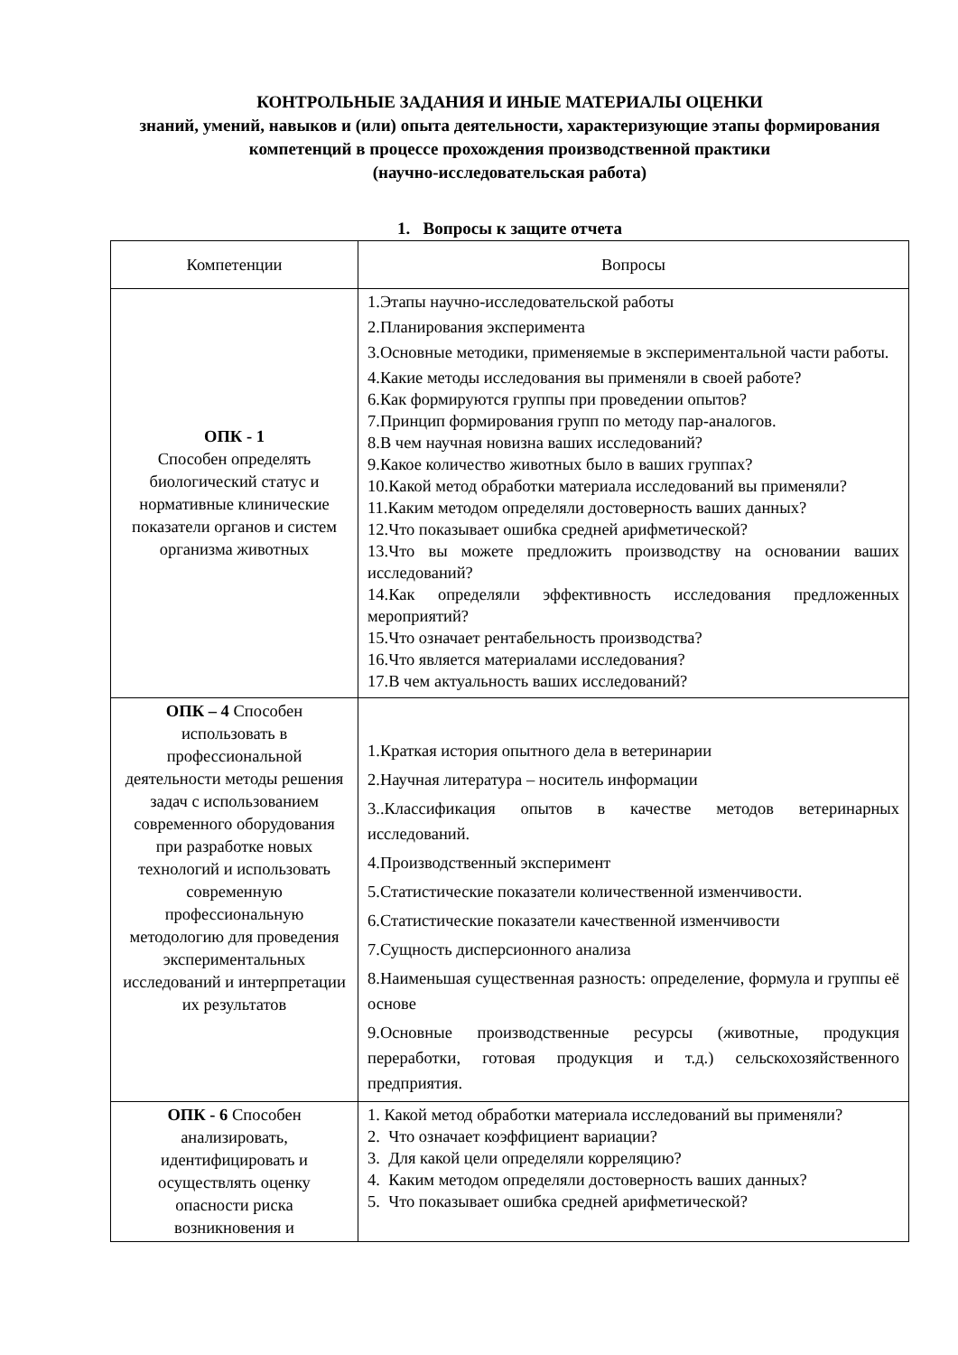КОНТРОЛЬНЫЕ ЗАДАНИЯ И ИНЫЕ МАТЕРИАЛЫ ОЦЕНКИ
знаний, умений, навыков и (или) опыта деятельности, характеризующие этапы формирования компетенций в процессе прохождения производственной практики
(научно-исследовательская работа)
1. Вопросы к защите отчета
| Компетенции | Вопросы |
| --- | --- |
| ОПК - 1 Способен определять биологический статус и нормативные клинические показатели органов и систем организма животных | 1.Этапы научно-исследовательской работы 2.Планирования эксперимента 3.Основные методики, применяемые в экспериментальной части работы. 4.Какие методы исследования вы применяли в своей работе? 6.Как формируются группы при проведении опытов? 7.Принцип формирования групп по методу пар-аналогов. 8.В чем научная новизна ваших исследований? 9.Какое количество животных было в ваших группах? 10.Какой метод обработки материала исследований вы применяли? 11.Каким методом определяли достоверность ваших данных? 12.Что показывает ошибка средней арифметической? 13.Что вы можете предложить производству на основании ваших исследований? 14.Как определяли эффективность исследования предложенных мероприятий? 15.Что означает рентабельность производства? 16.Что является материалами исследования? 17.В чем актуальность ваших исследований? |
| ОПК – 4 Способен использовать в профессиональной деятельности методы решения задач с использованием современного оборудования при разработке новых технологий и использовать современную профессиональную методологию для проведения экспериментальных исследований и интерпретации их результатов | 1.Краткая история опытного дела в ветеринарии 2.Научная литература – носитель информации 3..Классификация опытов в качестве методов ветеринарных исследований. 4.Производственный эксперимент 5.Статистические показатели количественной изменчивости. 6.Статистические показатели качественной изменчивости 7.Сущность дисперсионного анализа 8.Наименьшая существенная разность: определение, формула и группы её основе 9.Основные производственные ресурсы (животные, продукция переработки, готовая продукция и т.д.) сельскохозяйственного предприятия. |
| ОПК - 6 Способен анализировать, идентифицировать и осуществлять оценку опасности риска возникновения и | 1. Какой метод обработки материала исследований вы применяли? 2. Что означает коэффициент вариации? 3. Для какой цели определяли корреляцию? 4. Каким методом определяли достоверность ваших данных? 5. Что показывает ошибка средней арифметической? |